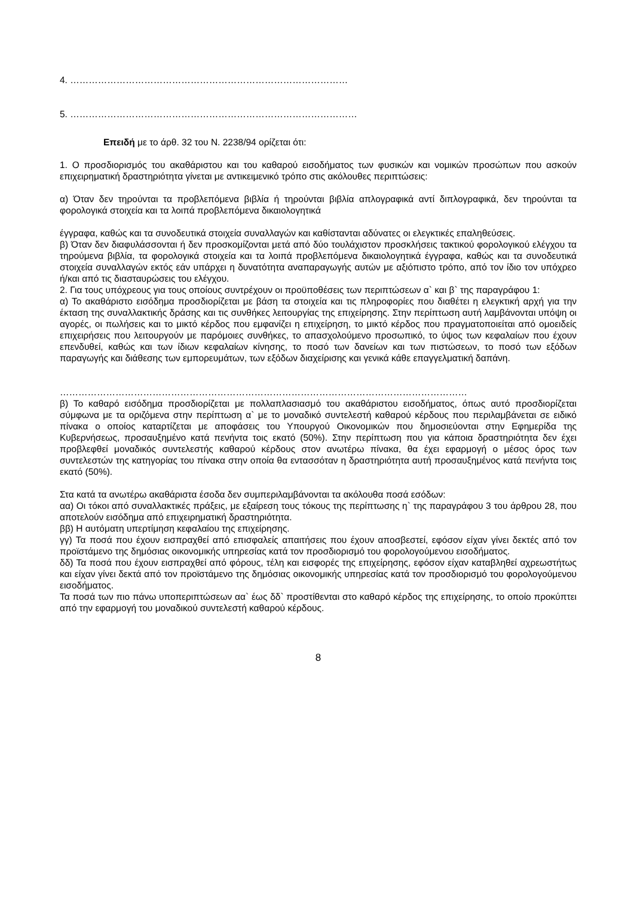4. ………………………………………………………………………………
5. …………………………………………………………………………………
Επειδή με το άρθ. 32 του Ν. 2238/94 ορίζεται ότι:
1. Ο προσδιορισμός του ακαθάριστου και του καθαρού εισοδήματος των φυσικών και νομικών προσώπων που ασκούν επιχειρηματική δραστηριότητα γίνεται με αντικειμενικό τρόπο στις ακόλουθες περιπτώσεις:
α) Όταν δεν τηρούνται τα προβλεπόμενα βιβλία ή τηρούνται βιβλία απλογραφικά αντί διπλογραφικά, δεν τηρούνται τα φορολογικά στοιχεία και τα λοιπά προβλεπόμενα δικαιολογητικά
έγγραφα, καθώς και τα συνοδευτικά στοιχεία συναλλαγών και καθίστανται αδύνατες οι ελεγκτικές επαληθεύσεις.
β) Όταν δεν διαφυλάσσονται ή δεν προσκομίζονται μετά από δύο τουλάχιστον προσκλήσεις τακτικού φορολογικού ελέγχου τα τηρούμενα βιβλία, τα φορολογικά στοιχεία και τα λοιπά προβλεπόμενα δικαιολογητικά έγγραφα, καθώς και τα συνοδευτικά στοιχεία συναλλαγών εκτός εάν υπάρχει η δυνατότητα αναπαραγωγής αυτών με αξιόπιστο τρόπο, από τον ίδιο τον υπόχρεο ή/και από τις διασταυρώσεις του ελέγχου.
2. Για τους υπόχρεους για τους οποίους συντρέχουν οι προϋποθέσεις των περιπτώσεων α` και β` της παραγράφου 1:
α) Το ακαθάριστο εισόδημα προσδιορίζεται με βάση τα στοιχεία και τις πληροφορίες που διαθέτει η ελεγκτική αρχή για την έκταση της συναλλακτικής δράσης και τις συνθήκες λειτουργίας της επιχείρησης. Στην περίπτωση αυτή λαμβάνονται υπόψη οι αγορές, οι πωλήσεις και το μικτό κέρδος που εμφανίζει η επιχείρηση, το μικτό κέρδος που πραγματοποιείται από ομοειδείς επιχειρήσεις που λειτουργούν με παρόμοιες συνθήκες, το απασχολούμενο προσωπικό, το ύψος των κεφαλαίων που έχουν επενδυθεί, καθώς και των ίδιων κεφαλαίων κίνησης, το ποσό των δανείων και των πιστώσεων, το ποσό των εξόδων παραγωγής και διάθεσης των εμπορευμάτων, των εξόδων διαχείρισης και γενικά κάθε επαγγελματική δαπάνη.
……………………………………………………………………………………………………………………
β) Το καθαρό εισόδημα προσδιορίζεται με πολλαπλασιασμό του ακαθάριστου εισοδήματος, όπως αυτό προσδιορίζεται σύμφωνα με τα οριζόμενα στην περίπτωση α` με το μοναδικό συντελεστή καθαρού κέρδους που περιλαμβάνεται σε ειδικό πίνακα ο οποίος καταρτίζεται με αποφάσεις του Υπουργού Οικονομικών που δημοσιεύονται στην Εφημερίδα της Κυβερνήσεως, προσαυξημένο κατά πενήντα τοις εκατό (50%). Στην περίπτωση που για κάποια δραστηριότητα δεν έχει προβλεφθεί μοναδικός συντελεστής καθαρού κέρδους στον ανωτέρω πίνακα, θα έχει εφαρμογή ο μέσος όρος των συντελεστών της κατηγορίας του πίνακα στην οποία θα εντασσόταν η δραστηριότητα αυτή προσαυξημένος κατά πενήντα τοις εκατό (50%).
Στα κατά τα ανωτέρω ακαθάριστα έσοδα δεν συμπεριλαμβάνονται τα ακόλουθα ποσά εσόδων:
αα) Οι τόκοι από συναλλακτικές πράξεις, με εξαίρεση τους τόκους της περίπτωσης η` της παραγράφου 3 του άρθρου 28, που αποτελούν εισόδημα από επιχειρηματική δραστηριότητα.
ββ) Η αυτόματη υπερτίμηση κεφαλαίου της επιχείρησης.
γγ) Τα ποσά που έχουν εισπραχθεί από επισφαλείς απαιτήσεις που έχουν αποσβεστεί, εφόσον είχαν γίνει δεκτές από τον προϊστάμενο της δημόσιας οικονομικής υπηρεσίας κατά τον προσδιορισμό του φορολογούμενου εισοδήματος.
δδ) Τα ποσά που έχουν εισπραχθεί από φόρους, τέλη και εισφορές της επιχείρησης, εφόσον είχαν καταβληθεί αχρεωστήτως και είχαν γίνει δεκτά από τον προϊστάμενο της δημόσιας οικονομικής υπηρεσίας κατά τον προσδιορισμό του φορολογούμενου εισοδήματος.
Τα ποσά των πιο πάνω υποπεριπτώσεων αα` έως δδ` προστίθενται στο καθαρό κέρδος της επιχείρησης, το οποίο προκύπτει από την εφαρμογή του μοναδικού συντελεστή καθαρού κέρδους.
8